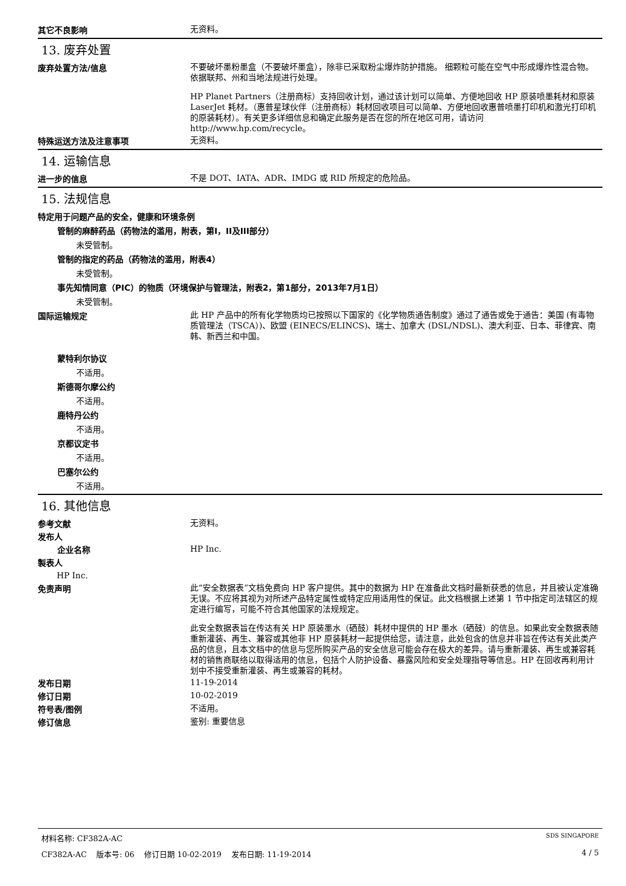其它不良影响
无资料。
13. 废弃处置
废弃处置方法/信息
不要破坏墨粉墨盒（不要破坏墨盒），除非已采取粉尘爆炸防护措施。 细颗粒可能在空气中形成爆炸性混合物。 依据联邦、州和当地法规进行处理。
HP Planet Partners（注册商标）支持回收计划，通过该计划可以简单、方便地回收 HP 原装喷墨耗材和原装 LaserJet 耗材。（惠普星球伙伴（注册商标）耗材回收项目可以简单、方便地回收惠普喷墨打印机和激光打印机的原装耗材）。有关更多详细信息和确定此服务是否在您的所在地区可用，请访问 http://www.hp.com/recycle。
特殊运送方法及注意事项
无资料。
14. 运输信息
进一步的信息
不是 DOT、IATA、ADR、IMDG 或 RID 所规定的危险品。
15. 法规信息
特定用于问题产品的安全，健康和环境条例
管制的麻醉药品（药物法的滥用，附表，第I，II及III部分）
未受管制。
管制的指定的药品（药物法的滥用，附表4）
未受管制。
事先知情同意（PIC）的物质（环境保护与管理法，附表2，第1部分，2013年7月1日）
未受管制。
国际运输规定
此 HP 产品中的所有化学物质均已按照以下国家的《化学物质通告制度》通过了通告或免于通告：美国 (有毒物质管理法（TSCA）)、欧盟 (EINECS/ELINCS)、瑞士、加拿大 (DSL/NDSL)、澳大利亚、日本、菲律宾、南韩、新西兰和中国。
蒙特利尔协议
不适用。
斯德哥尔摩公约
不适用。
鹿特丹公约
不适用。
京都议定书
不适用。
巴塞尔公约
不适用。
16. 其他信息
参考文献
无资料。
发布人
企业名称
HP Inc.
製表人
HP Inc.
免责声明
此“安全数据表”文档免费向 HP 客户提供。其中的数据为 HP 在准备此文档时最新获悉的信息，并且被认定准确无误。不应将其视为对所述产品特定属性或特定应用适用性的保证。此文档根据上述第 1 节中指定司法辖区的规定进行编写，可能不符合其他国家的法规规定。
此安全数据表旨在传达有关 HP 原装墨水（硒鼓）耗材中提供的 HP 墨水（硒鼓）的信息。如果此安全数据表随重新灌装、再生、兼容或其他非 HP 原装耗材一起提供给您，请注意，此处包含的信息并非旨在传达有关此类产品的信息，且本文档中的信息与您所购买产品的安全信息可能会存在极大的差异。请与重新灌装、再生或兼容耗材的销售商联络以取得适用的信息，包括个人防护设备、暴露风险和安全处理指导等信息。HP 在回收再利用计划中不接受重新灌装、再生或兼容的耗材。
发布日期
11-19-2014
修订日期
10-02-2019
符号表/图例
不适用。
修订信息
鉴别: 重要信息
材料名称: CF382A-AC SDS SINGAPORE
CF382A-AC 版本号: 06 修订日期 10-02-2019 发布日期: 11-19-2014 4 / 5